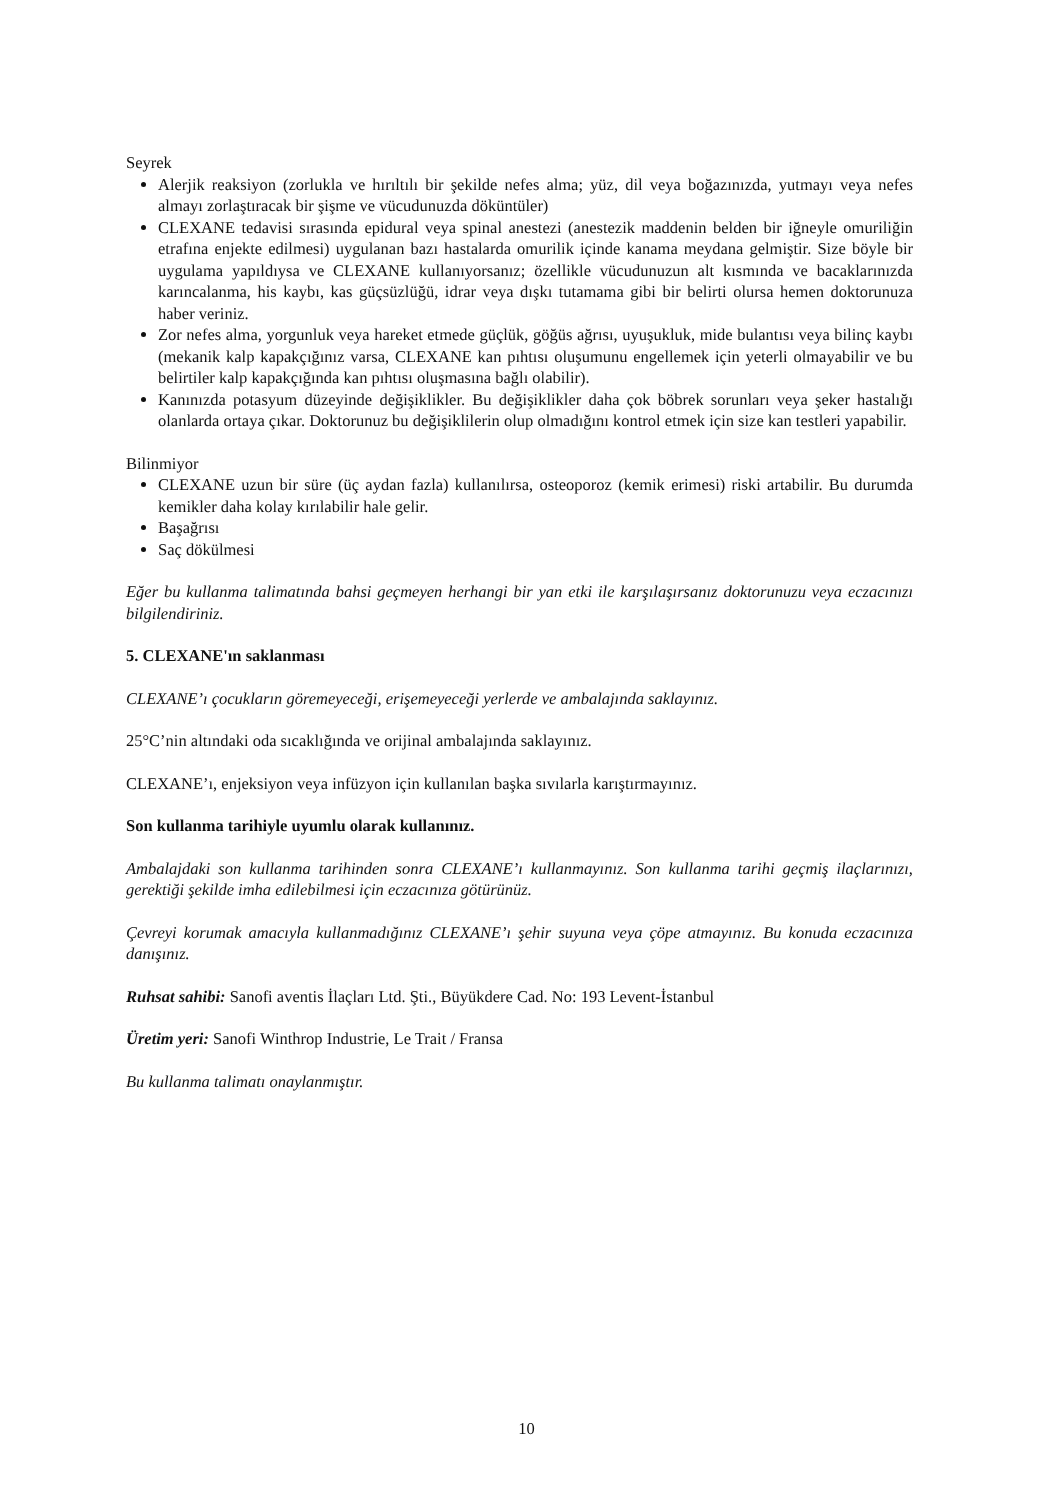Seyrek
Alerjik reaksiyon (zorlukla ve hırıltılı bir şekilde nefes alma; yüz, dil veya boğazınızda, yutmayı veya nefes almayı zorlaştıracak bir şişme ve vücudunuzda döküntüler)
CLEXANE tedavisi sırasında epidural veya spinal anestezi (anestezik maddenin belden bir iğneyle omuriliğin etrafına enjekte edilmesi) uygulanan bazı hastalarda omurilik içinde kanama meydana gelmiştir. Size böyle bir uygulama yapıldıysa ve CLEXANE kullanıyorsanız; özellikle vücudunuzun alt kısmında ve bacaklarınızda karıncalanma, his kaybı, kas güçsüzlüğü, idrar veya dışkı tutamama gibi bir belirti olursa hemen doktorunuza haber veriniz.
Zor nefes alma, yorgunluk veya hareket etmede güçlük, göğüs ağrısı, uyuşukluk, mide bulantısı veya bilinç kaybı (mekanik kalp kapakçığınız varsa, CLEXANE kan pıhtısı oluşumunu engellemek için yeterli olmayabilir ve bu belirtiler kalp kapakçığında kan pıhtısı oluşmasına bağlı olabilir).
Kanınızda potasyum düzeyinde değişiklikler. Bu değişiklikler daha çok böbrek sorunları veya şeker hastalığı olanlarda ortaya çıkar. Doktorunuz bu değişiklilerin olup olmadığını kontrol etmek için size kan testleri yapabilir.
Bilinmiyor
CLEXANE uzun bir süre (üç aydan fazla) kullanılırsa, osteoporoz (kemik erimesi) riski artabilir. Bu durumda kemikler daha kolay kırılabilir hale gelir.
Başağrısı
Saç dökülmesi
Eğer bu kullanma talimatında bahsi geçmeyen herhangi bir yan etki ile karşılaşırsanız doktorunuzu veya eczacınızı bilgilendiriniz.
5. CLEXANE'ın saklanması
CLEXANE’ı çocukların göremeyeceği, erişemeyeceği yerlerde ve ambalajında saklayınız.
25°C’nin altındaki oda sıcaklığında ve orijinal ambalajında saklayınız.
CLEXANE’ı, enjeksiyon veya infüzyon için kullanılan başka sıvılarla karıştırmayınız.
Son kullanma tarihiyle uyumlu olarak kullanınız.
Ambalajdaki son kullanma tarihinden sonra CLEXANE’ı kullanmayınız. Son kullanma tarihi geçmiş ilaçlarınızı, gerektiği şekilde imha edilebilmesi için eczacınıza götürünüz.
Çevreyi korumak amacıyla kullanmadığınız CLEXANE’ı şehir suyuna veya çöpe atmayınız. Bu konuda eczacınıza danışınız.
Ruhsat sahibi: Sanofi aventis İlaçları Ltd. Şti., Büyükdere Cad. No: 193 Levent-İstanbul
Üretim yeri: Sanofi Winthrop Industrie, Le Trait / Fransa
Bu kullanma talimatı onaylanmıştır.
10